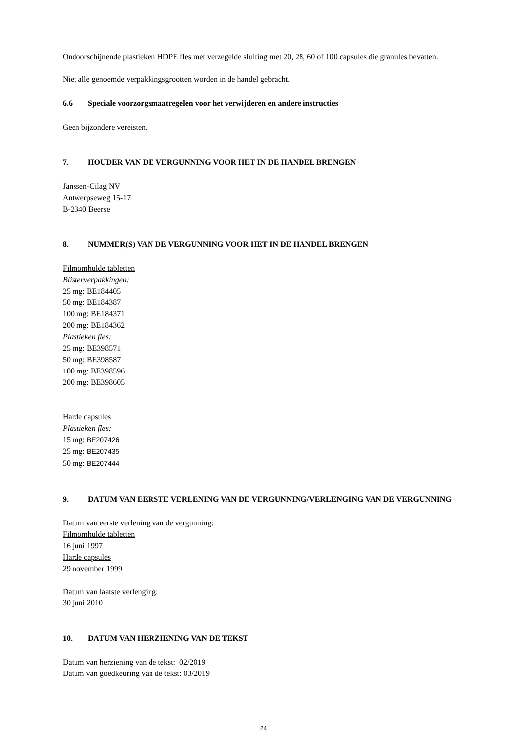Ondoorschijnende plastieken HDPE fles met verzegelde sluiting met 20, 28, 60 of 100 capsules die granules bevatten.
Niet alle genoemde verpakkingsgrootten worden in de handel gebracht.
6.6 Speciale voorzorgsmaatregelen voor het verwijderen en andere instructies
Geen bijzondere vereisten.
7. HOUDER VAN DE VERGUNNING VOOR HET IN DE HANDEL BRENGEN
Janssen-Cilag NV
Antwerpseweg 15-17
B-2340 Beerse
8. NUMMER(S) VAN DE VERGUNNING VOOR HET IN DE HANDEL BRENGEN
Filmomhulde tabletten
Blisterverpakkingen:
25 mg: BE184405
50 mg: BE184387
100 mg: BE184371
200 mg: BE184362
Plastieken fles:
25 mg: BE398571
50 mg: BE398587
100 mg: BE398596
200 mg: BE398605
Harde capsules
Plastieken fles:
15 mg: BE207426
25 mg: BE207435
50 mg: BE207444
9. DATUM VAN EERSTE VERLENING VAN DE VERGUNNING/VERLENGING VAN DE VERGUNNING
Datum van eerste verlening van de vergunning:
Filmomhulde tabletten
16 juni 1997
Harde capsules
29 november 1999
Datum van laatste verlenging:
30 juni 2010
10. DATUM VAN HERZIENING VAN DE TEKST
Datum van herziening van de tekst: 02/2019
Datum van goedkeuring van de tekst: 03/2019
24